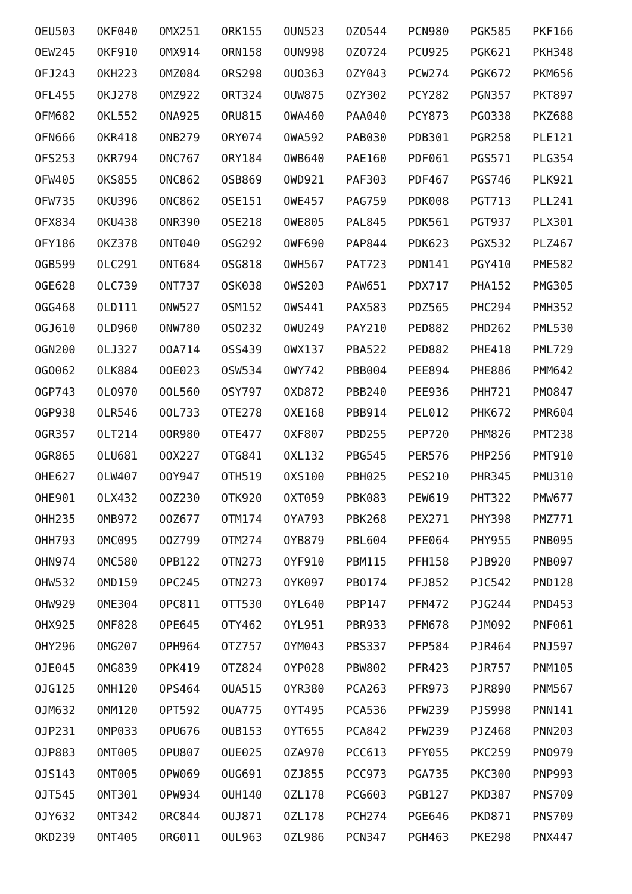| OEU503 | OKF040 | OMX251 | ORK155 | OUN523 | OZO544 | PCN980 | PGK585 | PKF166 |
| OEW245 | OKF910 | OMX914 | ORN158 | OUN998 | OZO724 | PCU925 | PGK621 | PKH348 |
| OFJ243 | OKH223 | OMZ084 | ORS298 | OUO363 | OZY043 | PCW274 | PGK672 | PKM656 |
| OFL455 | OKJ278 | OMZ922 | ORT324 | OUW875 | OZY302 | PCY282 | PGN357 | PKT897 |
| OFM682 | OKL552 | ONA925 | ORU815 | OWA460 | PAA040 | PCY873 | PGO338 | PKZ688 |
| OFN666 | OKR418 | ONB279 | ORY074 | OWA592 | PAB030 | PDB301 | PGR258 | PLE121 |
| OFS253 | OKR794 | ONC767 | ORY184 | OWB640 | PAE160 | PDF061 | PGS571 | PLG354 |
| OFW405 | OKS855 | ONC862 | OSB869 | OWD921 | PAF303 | PDF467 | PGS746 | PLK921 |
| OFW735 | OKU396 | ONC862 | OSE151 | OWE457 | PAG759 | PDK008 | PGT713 | PLL241 |
| OFX834 | OKU438 | ONR390 | OSE218 | OWE805 | PAL845 | PDK561 | PGT937 | PLX301 |
| OFY186 | OKZ378 | ONT040 | OSG292 | OWF690 | PAP844 | PDK623 | PGX532 | PLZ467 |
| OGB599 | OLC291 | ONT684 | OSG818 | OWH567 | PAT723 | PDN141 | PGY410 | PME582 |
| OGE628 | OLC739 | ONT737 | OSK038 | OWS203 | PAW651 | PDX717 | PHA152 | PMG305 |
| OGG468 | OLD111 | ONW527 | OSM152 | OWS441 | PAX583 | PDZ565 | PHC294 | PMH352 |
| OGJ610 | OLD960 | ONW780 | OSO232 | OWU249 | PAY210 | PED882 | PHD262 | PML530 |
| OGN200 | OLJ327 | OOA714 | OSS439 | OWX137 | PBA522 | PED882 | PHE418 | PML729 |
| OGO062 | OLK884 | OOE023 | OSW534 | OWY742 | PBB004 | PEE894 | PHE886 | PMM642 |
| OGP743 | OLO970 | OOL560 | OSY797 | OXD872 | PBB240 | PEE936 | PHH721 | PMO847 |
| OGP938 | OLR546 | OOL733 | OTE278 | OXE168 | PBB914 | PEL012 | PHK672 | PMR604 |
| OGR357 | OLT214 | OOR980 | OTE477 | OXF807 | PBD255 | PEP720 | PHM826 | PMT238 |
| OGR865 | OLU681 | OOX227 | OTG841 | OXL132 | PBG545 | PER576 | PHP256 | PMT910 |
| OHE627 | OLW407 | OOY947 | OTH519 | OXS100 | PBH025 | PES210 | PHR345 | PMU310 |
| OHE901 | OLX432 | OOZ230 | OTK920 | OXT059 | PBK083 | PEW619 | PHT322 | PMW677 |
| OHH235 | OMB972 | OOZ677 | OTM174 | OYA793 | PBK268 | PEX271 | PHY398 | PMZ771 |
| OHH793 | OMC095 | OOZ799 | OTM274 | OYB879 | PBL604 | PFE064 | PHY955 | PNB095 |
| OHN974 | OMC580 | OPB122 | OTN273 | OYF910 | PBM115 | PFH158 | PJB920 | PNB097 |
| OHW532 | OMD159 | OPC245 | OTN273 | OYK097 | PBO174 | PFJ852 | PJC542 | PND128 |
| OHW929 | OME304 | OPC811 | OTT530 | OYL640 | PBP147 | PFM472 | PJG244 | PND453 |
| OHX925 | OMF828 | OPE645 | OTY462 | OYL951 | PBR933 | PFM678 | PJM092 | PNF061 |
| OHY296 | OMG207 | OPH964 | OTZ757 | OYM043 | PBS337 | PFP584 | PJR464 | PNJ597 |
| OJE045 | OMG839 | OPK419 | OTZ824 | OYP028 | PBW802 | PFR423 | PJR757 | PNM105 |
| OJG125 | OMH120 | OPS464 | OUA515 | OYR380 | PCA263 | PFR973 | PJR890 | PNM567 |
| OJM632 | OMM120 | OPT592 | OUA775 | OYT495 | PCA536 | PFW239 | PJS998 | PNN141 |
| OJP231 | OMP033 | OPU676 | OUB153 | OYT655 | PCA842 | PFW239 | PJZ468 | PNN203 |
| OJP883 | OMT005 | OPU807 | OUE025 | OZA970 | PCC613 | PFY055 | PKC259 | PNO979 |
| OJS143 | OMT005 | OPW069 | OUG691 | OZJ855 | PCC973 | PGA735 | PKC300 | PNP993 |
| OJT545 | OMT301 | OPW934 | OUH140 | OZL178 | PCG603 | PGB127 | PKD387 | PNS709 |
| OJY632 | OMT342 | ORC844 | OUJ871 | OZL178 | PCH274 | PGE646 | PKD871 | PNS709 |
| OKD239 | OMT405 | ORG011 | OUL963 | OZL986 | PCN347 | PGH463 | PKE298 | PNX447 |